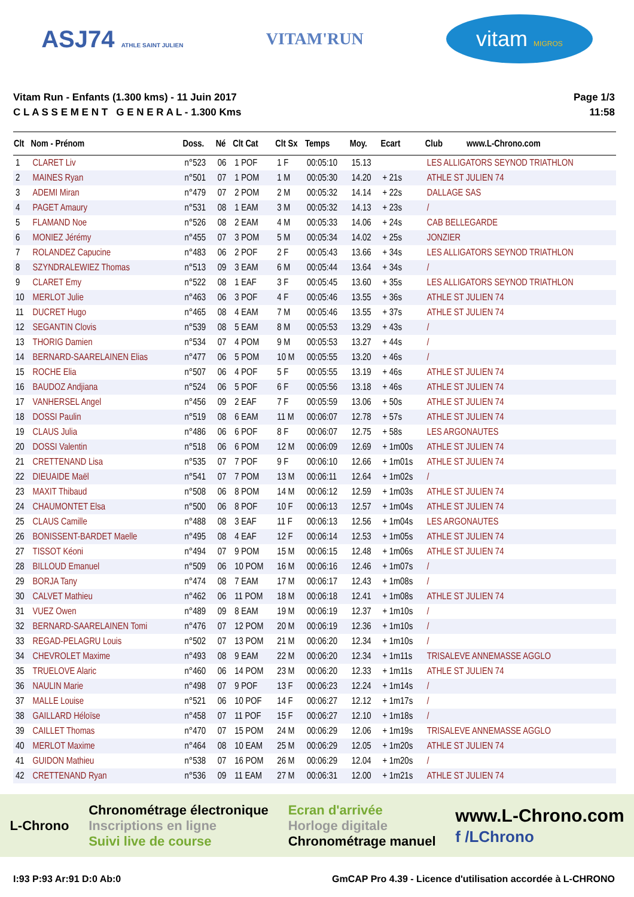ASJ74 ATHLE SAINT JULIEN
VITAM'RUN
vitam MIGROS
Vitam Run - Enfants (1.300 kms) - 11 Juin 2017
C L A S S E M E N T G E N E R A L - 1.300 Kms
Page 1/3
11:58
| Clt | Nom - Prénom | Doss. | Né | Clt Cat | Clt Sx | Temps | Moy. | Ecart | Club www.L-Chrono.com |
| --- | --- | --- | --- | --- | --- | --- | --- | --- | --- |
| 1 | CLARET Liv | n°523 | 06 | 1 POF | 1 F | 00:05:10 | 15.13 | | LES ALLIGATORS SEYNOD TRIATHLON |
| 2 | MAINES Ryan | n°501 | 07 | 1 POM | 1 M | 00:05:30 | 14.20 | + 21s | ATHLE ST JULIEN 74 |
| 3 | ADEMI Miran | n°479 | 07 | 2 POM | 2 M | 00:05:32 | 14.14 | + 22s | DALLAGE SAS |
| 4 | PAGET Amaury | n°531 | 08 | 1 EAM | 3 M | 00:05:32 | 14.13 | + 23s | / |
| 5 | FLAMAND Noe | n°526 | 08 | 2 EAM | 4 M | 00:05:33 | 14.06 | + 24s | CAB BELLEGARDE |
| 6 | MONIEZ Jérémy | n°455 | 07 | 3 POM | 5 M | 00:05:34 | 14.02 | + 25s | JONZIER |
| 7 | ROLANDEZ Capucine | n°483 | 06 | 2 POF | 2 F | 00:05:43 | 13.66 | + 34s | LES ALLIGATORS SEYNOD TRIATHLON |
| 8 | SZYNDRALEWIEZ Thomas | n°513 | 09 | 3 EAM | 6 M | 00:05:44 | 13.64 | + 34s | / |
| 9 | CLARET Emy | n°522 | 08 | 1 EAF | 3 F | 00:05:45 | 13.60 | + 35s | LES ALLIGATORS SEYNOD TRIATHLON |
| 10 | MERLOT Julie | n°463 | 06 | 3 POF | 4 F | 00:05:46 | 13.55 | + 36s | ATHLE ST JULIEN 74 |
| 11 | DUCRET Hugo | n°465 | 08 | 4 EAM | 7 M | 00:05:46 | 13.55 | + 37s | ATHLE ST JULIEN 74 |
| 12 | SEGANTIN Clovis | n°539 | 08 | 5 EAM | 8 M | 00:05:53 | 13.29 | + 43s | / |
| 13 | THORIG Damien | n°534 | 07 | 4 POM | 9 M | 00:05:53 | 13.27 | + 44s | / |
| 14 | BERNARD-SAARELAINEN Elias | n°477 | 06 | 5 POM | 10 M | 00:05:55 | 13.20 | + 46s | / |
| 15 | ROCHE Elia | n°507 | 06 | 4 POF | 5 F | 00:05:55 | 13.19 | + 46s | ATHLE ST JULIEN 74 |
| 16 | BAUDOZ Andjiana | n°524 | 06 | 5 POF | 6 F | 00:05:56 | 13.18 | + 46s | ATHLE ST JULIEN 74 |
| 17 | VANHERSEL Angel | n°456 | 09 | 2 EAF | 7 F | 00:05:59 | 13.06 | + 50s | ATHLE ST JULIEN 74 |
| 18 | DOSSI Paulin | n°519 | 08 | 6 EAM | 11 M | 00:06:07 | 12.78 | + 57s | ATHLE ST JULIEN 74 |
| 19 | CLAUS Julia | n°486 | 06 | 6 POF | 8 F | 00:06:07 | 12.75 | + 58s | LES ARGONAUTES |
| 20 | DOSSI Valentin | n°518 | 06 | 6 POM | 12 M | 00:06:09 | 12.69 | + 1m00s | ATHLE ST JULIEN 74 |
| 21 | CRETTENAND Lisa | n°535 | 07 | 7 POF | 9 F | 00:06:10 | 12.66 | + 1m01s | ATHLE ST JULIEN 74 |
| 22 | DIEUAIDE Maël | n°541 | 07 | 7 POM | 13 M | 00:06:11 | 12.64 | + 1m02s | / |
| 23 | MAXIT Thibaud | n°508 | 06 | 8 POM | 14 M | 00:06:12 | 12.59 | + 1m03s | ATHLE ST JULIEN 74 |
| 24 | CHAUMONTET Elsa | n°500 | 06 | 8 POF | 10 F | 00:06:13 | 12.57 | + 1m04s | ATHLE ST JULIEN 74 |
| 25 | CLAUS Camille | n°488 | 08 | 3 EAF | 11 F | 00:06:13 | 12.56 | + 1m04s | LES ARGONAUTES |
| 26 | BONISSENT-BARDET Maelle | n°495 | 08 | 4 EAF | 12 F | 00:06:14 | 12.53 | + 1m05s | ATHLE ST JULIEN 74 |
| 27 | TISSOT Kéoni | n°494 | 07 | 9 POM | 15 M | 00:06:15 | 12.48 | + 1m06s | ATHLE ST JULIEN 74 |
| 28 | BILLOUD Emanuel | n°509 | 06 | 10 POM | 16 M | 00:06:16 | 12.46 | + 1m07s | / |
| 29 | BORJA Tany | n°474 | 08 | 7 EAM | 17 M | 00:06:17 | 12.43 | + 1m08s | / |
| 30 | CALVET Mathieu | n°462 | 06 | 11 POM | 18 M | 00:06:18 | 12.41 | + 1m08s | ATHLE ST JULIEN 74 |
| 31 | VUEZ Owen | n°489 | 09 | 8 EAM | 19 M | 00:06:19 | 12.37 | + 1m10s | / |
| 32 | BERNARD-SAARELAINEN Tomi | n°476 | 07 | 12 POM | 20 M | 00:06:19 | 12.36 | + 1m10s | / |
| 33 | REGAD-PELAGRU Louis | n°502 | 07 | 13 POM | 21 M | 00:06:20 | 12.34 | + 1m10s | / |
| 34 | CHEVROLET Maxime | n°493 | 08 | 9 EAM | 22 M | 00:06:20 | 12.34 | + 1m11s | TRISALEVE ANNEMASSE AGGLO |
| 35 | TRUELOVE Alaric | n°460 | 06 | 14 POM | 23 M | 00:06:20 | 12.33 | + 1m11s | ATHLE ST JULIEN 74 |
| 36 | NAULIN Marie | n°498 | 07 | 9 POF | 13 F | 00:06:23 | 12.24 | + 1m14s | / |
| 37 | MALLE Louise | n°521 | 06 | 10 POF | 14 F | 00:06:27 | 12.12 | + 1m17s | / |
| 38 | GAILLARD Héloïse | n°458 | 07 | 11 POF | 15 F | 00:06:27 | 12.10 | + 1m18s | / |
| 39 | CAILLET Thomas | n°470 | 07 | 15 POM | 24 M | 00:06:29 | 12.06 | + 1m19s | TRISALEVE ANNEMASSE AGGLO |
| 40 | MERLOT Maxime | n°464 | 08 | 10 EAM | 25 M | 00:06:29 | 12.05 | + 1m20s | ATHLE ST JULIEN 74 |
| 41 | GUIDON Mathieu | n°538 | 07 | 16 POM | 26 M | 00:06:29 | 12.04 | + 1m20s | / |
| 42 | CRETTENAND Ryan | n°536 | 09 | 11 EAM | 27 M | 00:06:31 | 12.00 | + 1m21s | ATHLE ST JULIEN 74 |
L-Chrono
Chronométrage électronique
Inscriptions en ligne
Suivi live de course
Ecran d'arrivée
Horloge digitale
Chronométrage manuel
www.L-Chrono.com
f /LChrono
I:93 P:93 Ar:91 D:0 Ab:0 GmCAP Pro 4.39 - Licence d'utilisation accordée à L-CHRONO